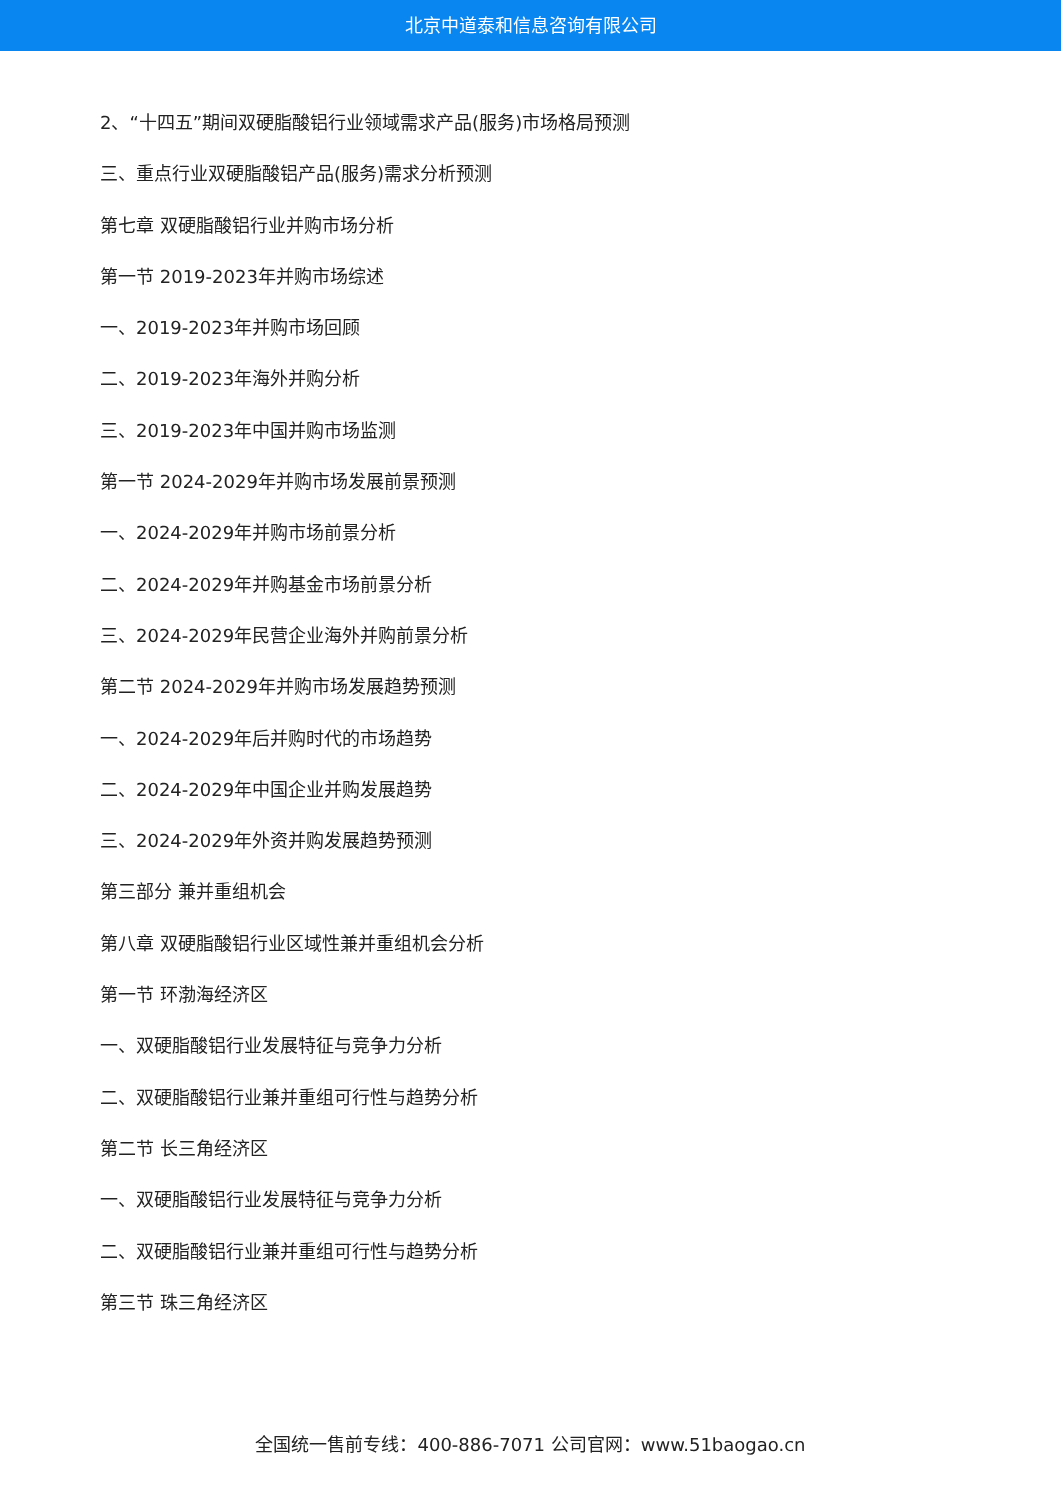北京中道泰和信息咨询有限公司
2、“十四五”期间双硬脂酸铝行业领域需求产品(服务)市场格局预测
三、重点行业双硬脂酸铝产品(服务)需求分析预测
第七章 双硬脂酸铝行业并购市场分析
第一节 2019-2023年并购市场综述
一、2019-2023年并购市场回顾
二、2019-2023年海外并购分析
三、2019-2023年中国并购市场监测
第一节 2024-2029年并购市场发展前景预测
一、2024-2029年并购市场前景分析
二、2024-2029年并购基金市场前景分析
三、2024-2029年民营企业海外并购前景分析
第二节 2024-2029年并购市场发展趋势预测
一、2024-2029年后并购时代的市场趋势
二、2024-2029年中国企业并购发展趋势
三、2024-2029年外资并购发展趋势预测
第三部分 兼并重组机会
第八章 双硬脂酸铝行业区域性兼并重组机会分析
第一节 环渤海经济区
一、双硬脂酸铝行业发展特征与竞争力分析
二、双硬脂酸铝行业兼并重组可行性与趋势分析
第二节 长三角经济区
一、双硬脂酸铝行业发展特征与竞争力分析
二、双硬脂酸铝行业兼并重组可行性与趋势分析
第三节 珠三角经济区
全国统一售前专线：400-886-7071 公司官网：www.51baogao.cn